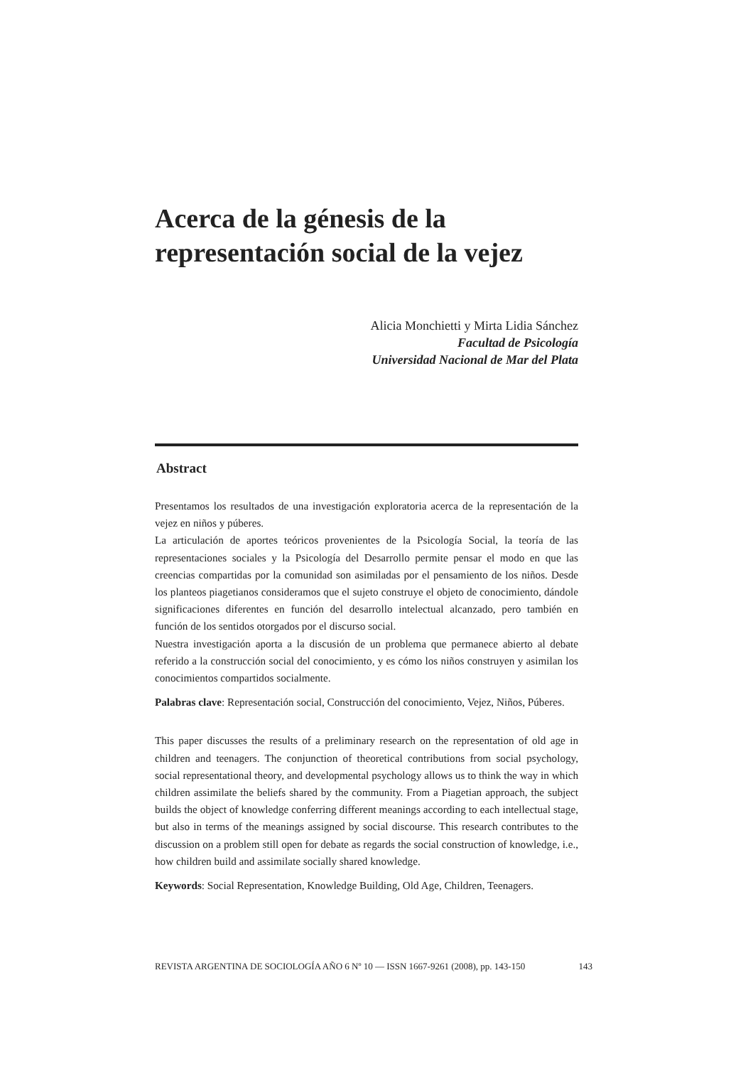Acerca de la génesis de la
representación social de la vejez
Alicia Monchietti y Mirta Lidia Sánchez
Facultad de Psicología
Universidad Nacional de Mar del Plata
Abstract
Presentamos los resultados de una investigación exploratoria acerca de la representación de la vejez en niños y púberes.
La articulación de aportes teóricos provenientes de la Psicología Social, la teoría de las representaciones sociales y la Psicología del Desarrollo permite pensar el modo en que las creencias compartidas por la comunidad son asimiladas por el pensamiento de los niños. Desde los planteos piagetianos consideramos que el sujeto construye el objeto de conocimiento, dándole significaciones diferentes en función del desarrollo intelectual alcanzado, pero también en función de los sentidos otorgados por el discurso social.
Nuestra investigación aporta a la discusión de un problema que permanece abierto al debate referido a la construcción social del conocimiento, y es cómo los niños construyen y asimilan los conocimientos compartidos socialmente.
Palabras clave: Representación social, Construcción del conocimiento, Vejez, Niños, Púberes.
This paper discusses the results of a preliminary research on the representation of old age in children and teenagers. The conjunction of theoretical contributions from social psychology, social representational theory, and developmental psychology allows us to think the way in which children assimilate the beliefs shared by the community. From a Piagetian approach, the subject builds the object of knowledge conferring different meanings according to each intellectual stage, but also in terms of the meanings assigned by social discourse. This research contributes to the discussion on a problem still open for debate as regards the social construction of knowledge, i.e., how children build and assimilate socially shared knowledge.
Keywords: Social Representation, Knowledge Building, Old Age, Children, Teenagers.
REVISTA ARGENTINA DE SOCIOLOGÍA AÑO 6 Nº 10 — ISSN 1667-9261 (2008), pp. 143-150 143